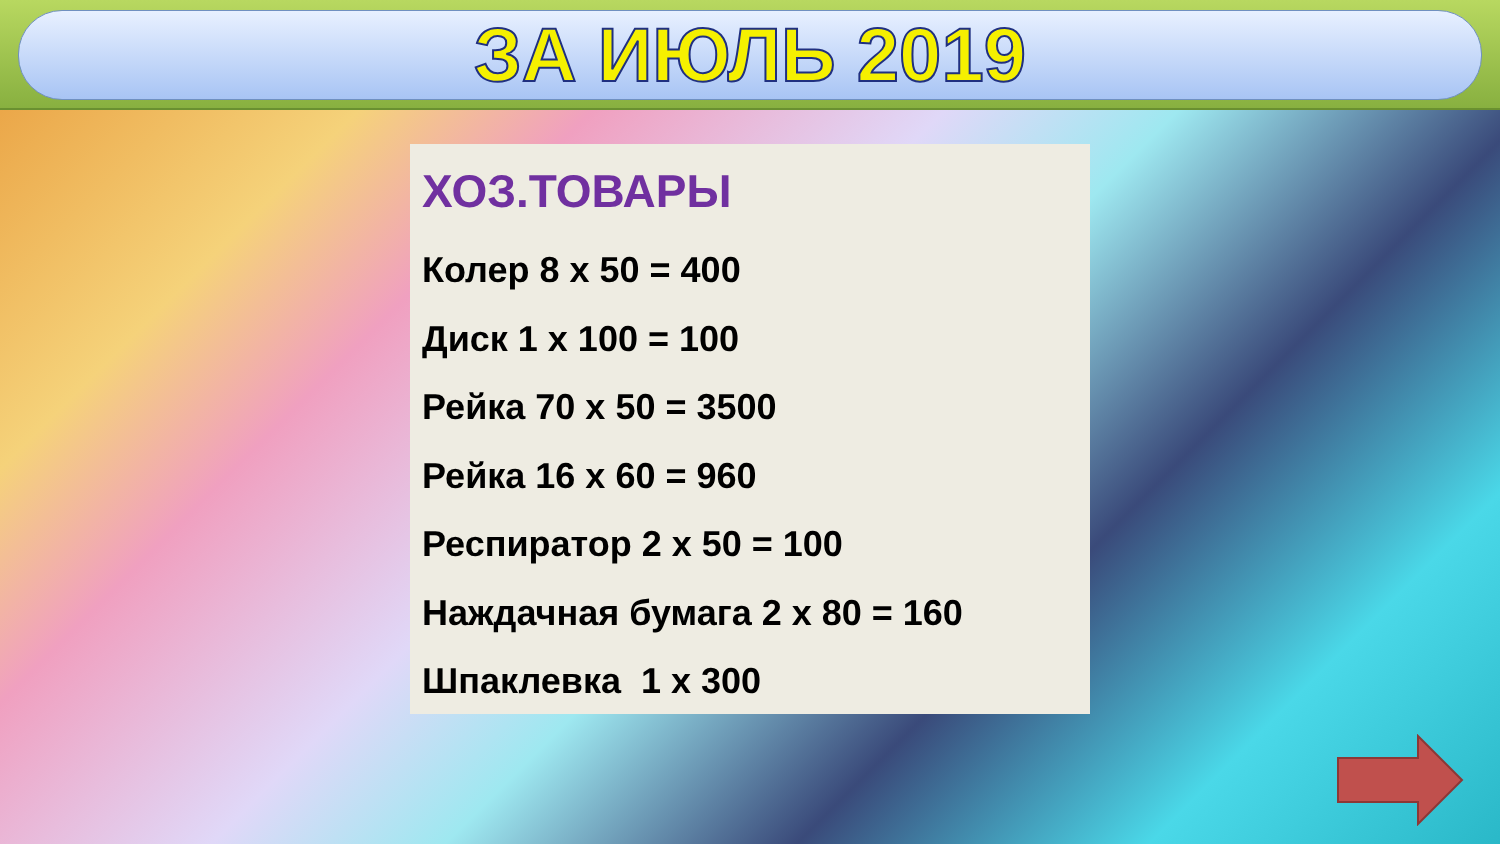ЗА ИЮЛЬ 2019
ХОЗ.ТОВАРЫ
Колер 8 х 50 = 400
Диск 1 х 100 = 100
Рейка 70 х 50 = 3500
Рейка 16 х 60 = 960
Респиратор 2 х 50 = 100
Наждачная бумага 2 х 80 = 160
Шпаклевка 1 х 300